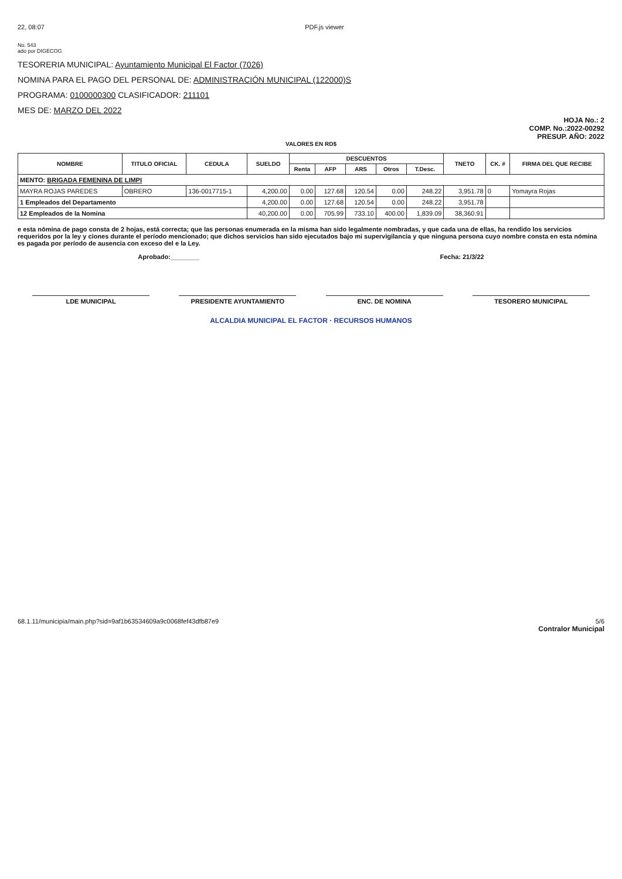22, 08:07 PDF.js viewer
No. 543
ado por DIGECOG
TESORERIA MUNICIPAL: Ayuntamiento Municipal El Factor (7026)
NOMINA PARA EL PAGO DEL PERSONAL DE: ADMINISTRACIÓN MUNICIPAL (122000)S
PROGRAMA: 0100000300 CLASIFICADOR: 211101
MES DE: MARZO DEL 2022
HOJA No.: 2
COMP. No.:2022-00292
PRESUP. AÑO: 2022
VALORES EN RD$
| NOMBRE | TITULO OFICIAL | CEDULA | SUELDO | DESCUENTOS | | | | | TNETO | CK. # | FIRMA DEL QUE RECIBE |
| --- | --- | --- | --- | --- | --- | --- | --- | --- | --- | --- | --- |
| | | | | Renta | AFP | ARS | Otros | T.Desc. | | | |
| MENTO: BRIGADA FEMENINA DE LIMPI | | | | | | | | | | | |
| MAYRA ROJAS PAREDES | OBRERO | 136-0017715-1 | 4,200.00 | 0.00 | 127.68 | 120.54 | 0.00 | 248.22 | 3,951.78 | 0 | Yomayra Rojas |
| 1 Empleados del Departamento | | | 4,200.00 | 0.00 | 127.68 | 120.54 | 0.00 | 248.22 | 3,951.78 | | |
| 12 Empleados de la Nomina | | | 40,200.00 | 0.00 | 705.99 | 733.10 | 400.00 | 1,839.09 | 38,360.91 | | |
e esta nómina de pago consta de 2 hojas, está correcta; que las personas enumerada en la misma han sido legalmente nombradas, y que cada una de ellas, ha rendido los servicios requeridos por la ley y ciones durante el período mencionado; que dichos servicios han sido ejecutados bajo mi supervigilancia y que ninguna persona cuyo nombre consta en esta nómina es pagada por período de ausencia con exceso del e la Ley.
Aprobado:________ Fecha: 21/3/22
LDE MUNICIPAL PRESIDENTE AYUNTAMIENTO ENC. DE NOMINA TESORERO MUNICIPAL
ALCALDIA MUNICIPAL EL FACTOR · RECURSOS HUMANOS
68.1.11/municipia/main.php?sid=9af1b63534609a9c0068fef43dfb87e9 5/6
Contralor Municipal